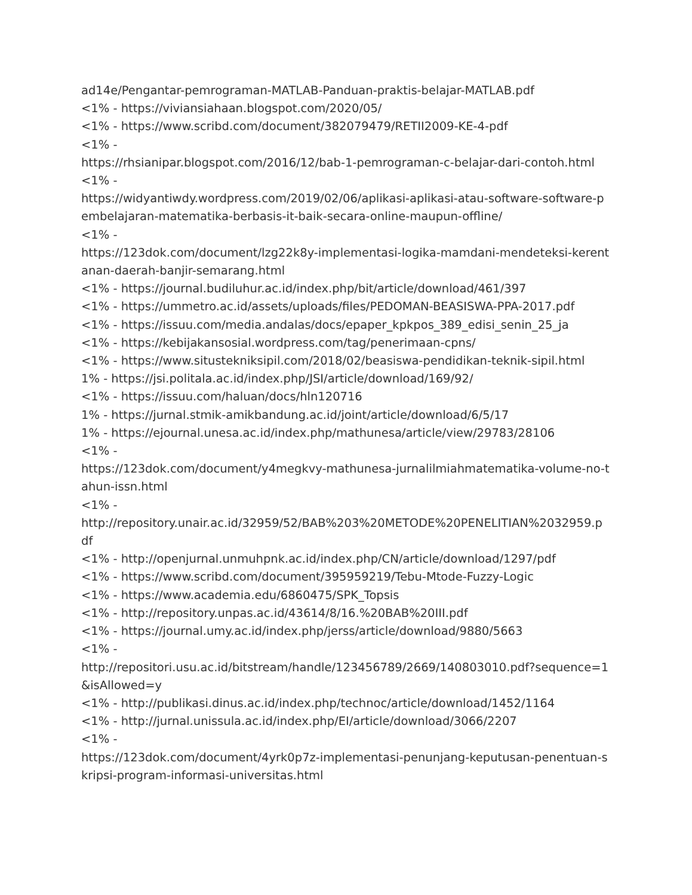ad14e/Pengantar-pemrograman-MATLAB-Panduan-praktis-belajar-MATLAB.pdf
<1% - https://viviansiahaan.blogspot.com/2020/05/
<1% - https://www.scribd.com/document/382079479/RETII2009-KE-4-pdf
<1% -
https://rhsianipar.blogspot.com/2016/12/bab-1-pemrograman-c-belajar-dari-contoh.html
<1% -
https://widyantiwdy.wordpress.com/2019/02/06/aplikasi-aplikasi-atau-software-software-pembelajaran-matematika-berbasis-it-baik-secara-online-maupun-offline/
<1% -
https://123dok.com/document/lzg22k8y-implementasi-logika-mamdani-mendeteksi-kerentanan-daerah-banjir-semarang.html
<1% - https://journal.budiluhur.ac.id/index.php/bit/article/download/461/397
<1% - https://ummetro.ac.id/assets/uploads/files/PEDOMAN-BEASISWA-PPA-2017.pdf
<1% - https://issuu.com/media.andalas/docs/epaper_kpkpos_389_edisi_senin_25_ja
<1% - https://kebijakansosial.wordpress.com/tag/penerimaan-cpns/
<1% - https://www.situstekniksipil.com/2018/02/beasiswa-pendidikan-teknik-sipil.html
1% - https://jsi.politala.ac.id/index.php/JSI/article/download/169/92/
<1% - https://issuu.com/haluan/docs/hln120716
1% - https://jurnal.stmik-amikbandung.ac.id/joint/article/download/6/5/17
1% - https://ejournal.unesa.ac.id/index.php/mathunesa/article/view/29783/28106
<1% -
https://123dok.com/document/y4megkvy-mathunesa-jurnalilmiahmatematika-volume-no-tahun-issn.html
<1% -
http://repository.unair.ac.id/32959/52/BAB%203%20METODE%20PENELITIAN%2032959.pdf
<1% - http://openjurnal.unmuhpnk.ac.id/index.php/CN/article/download/1297/pdf
<1% - https://www.scribd.com/document/395959219/Tebu-Mtode-Fuzzy-Logic
<1% - https://www.academia.edu/6860475/SPK_Topsis
<1% - http://repository.unpas.ac.id/43614/8/16.%20BAB%20III.pdf
<1% - https://journal.umy.ac.id/index.php/jerss/article/download/9880/5663
<1% -
http://repositori.usu.ac.id/bitstream/handle/123456789/2669/140803010.pdf?sequence=1&isAllowed=y
<1% - http://publikasi.dinus.ac.id/index.php/technoc/article/download/1452/1164
<1% - http://jurnal.unissula.ac.id/index.php/EI/article/download/3066/2207
<1% -
https://123dok.com/document/4yrk0p7z-implementasi-penunjang-keputusan-penentuan-skripsi-program-informasi-universitas.html